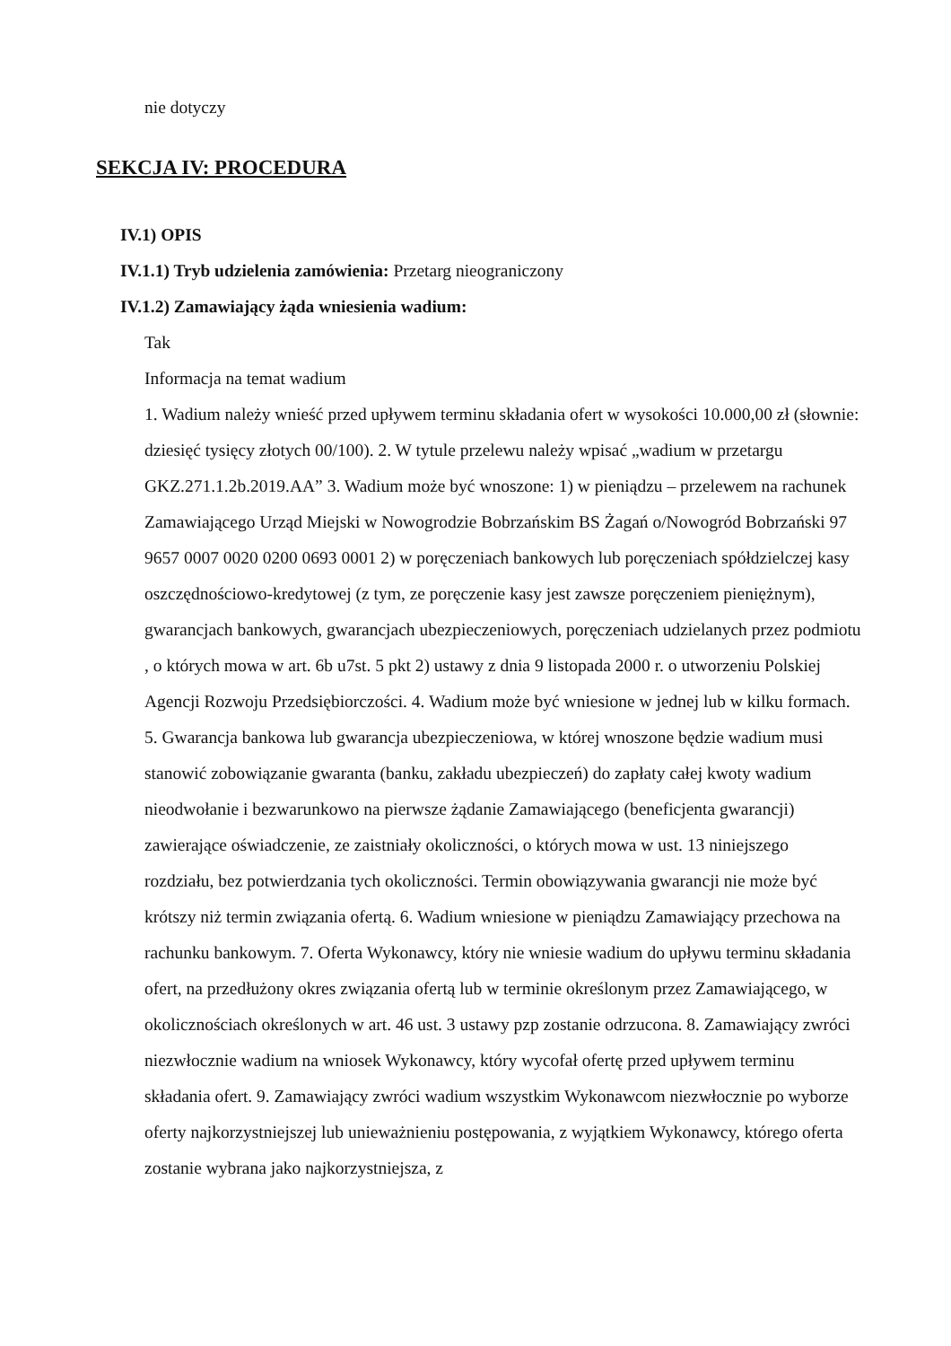nie dotyczy
SEKCJA IV: PROCEDURA
IV.1) OPIS
IV.1.1) Tryb udzielenia zamówienia: Przetarg nieograniczony
IV.1.2) Zamawiający żąda wniesienia wadium:
Tak
Informacja na temat wadium
1. Wadium należy wnieść przed upływem terminu składania ofert w wysokości 10.000,00 zł (słownie: dziesięć tysięcy złotych 00/100). 2. W tytule przelewu należy wpisać „wadium w przetargu GKZ.271.1.2b.2019.AA” 3. Wadium może być wnoszone: 1) w pieniądzu – przelewem na rachunek Zamawiającego Urząd Miejski w Nowogrodzie Bobrzańskim BS Żagań o/Nowogród Bobrzański 97 9657 0007 0020 0200 0693 0001 2) w poręczeniach bankowych lub poręczeniach spółdzielczej kasy oszczędnościowo-kredytowej (z tym, ze poręczenie kasy jest zawsze poręczeniem pieniężnym), gwarancjach bankowych, gwarancjach ubezpieczeniowych, poręczeniach udzielanych przez podmiotu , o których mowa w art. 6b u7st. 5 pkt 2) ustawy z dnia 9 listopada 2000 r. o utworzeniu Polskiej Agencji Rozwoju Przedsiębiorczości. 4. Wadium może być wniesione w jednej lub w kilku formach. 5. Gwarancja bankowa lub gwarancja ubezpieczeniowa, w której wnoszone będzie wadium musi stanowić zobowiązanie gwaranta (banku, zakładu ubezpieczeń) do zapłaty całej kwoty wadium nieodwołanie i bezwarunkowo na pierwsze żądanie Zamawiającego (beneficjenta gwarancji) zawierające oświadczenie, ze zaistniały okoliczności, o których mowa w ust. 13 niniejszego rozdziału, bez potwierdzania tych okoliczności. Termin obowiązywania gwarancji nie może być krótszy niż termin związania ofertą. 6. Wadium wniesione w pieniądzu Zamawiający przechowa na rachunku bankowym. 7. Oferta Wykonawcy, który nie wniesie wadium do upływu terminu składania ofert, na przedłużony okres związania ofertą lub w terminie określonym przez Zamawiającego, w okolicznościach określonych w art. 46 ust. 3 ustawy pzp zostanie odrzucona. 8. Zamawiający zwróci niezwłocznie wadium na wniosek Wykonawcy, który wycofał ofertę przed upływem terminu składania ofert. 9. Zamawiający zwróci wadium wszystkim Wykonawcom niezwłocznie po wyborze oferty najkorzystniejszej lub unieważnieniu postępowania, z wyjątkiem Wykonawcy, którego oferta zostanie wybrana jako najkorzystniejsza, z